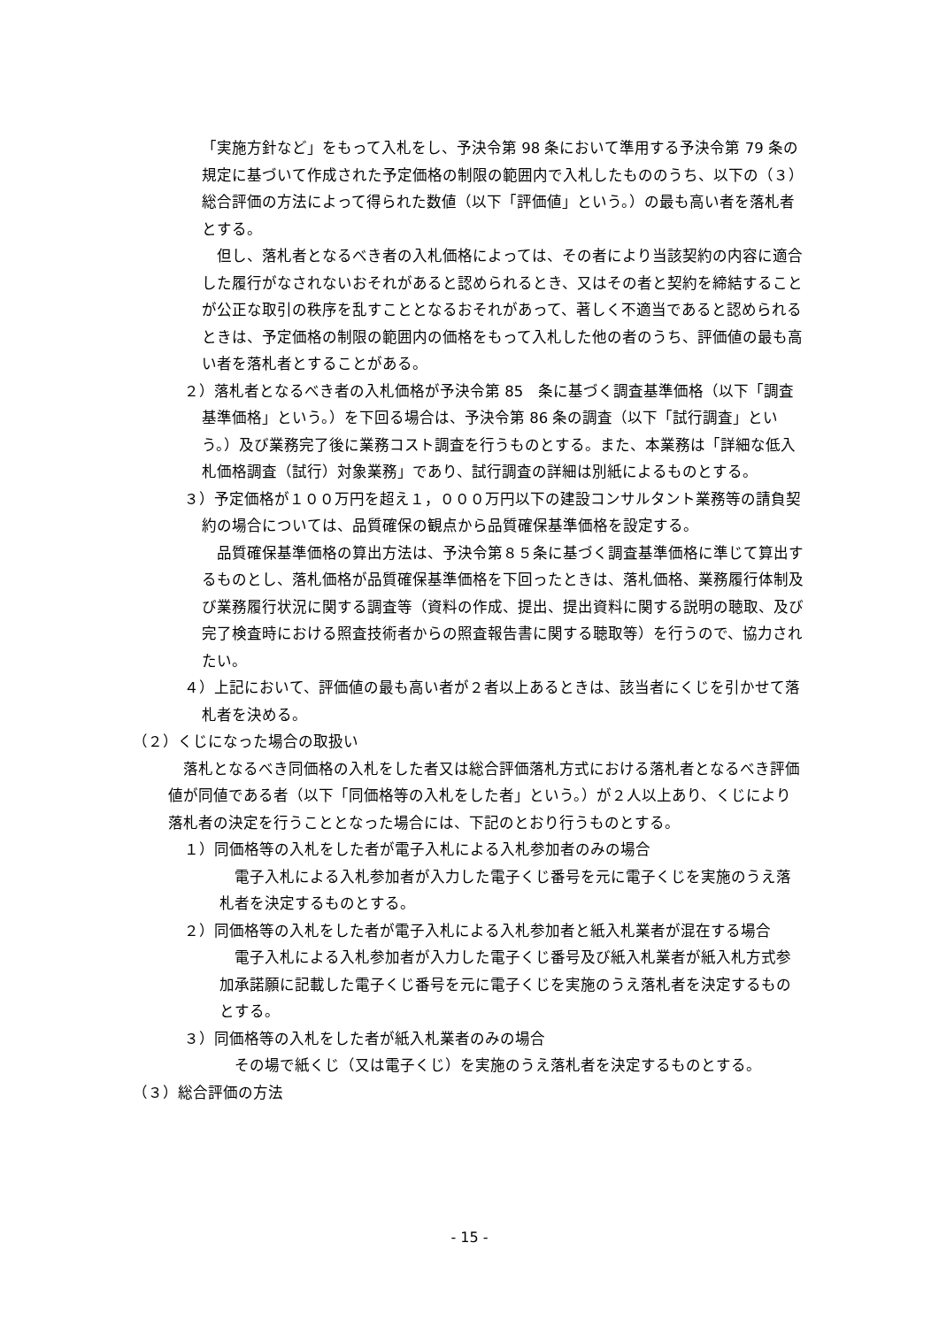「実施方針など」をもって入札をし、予決令第 98 条において準用する予決令第 79 条の規定に基づいて作成された予定価格の制限の範囲内で入札したもののうち、以下の（３）総合評価の方法によって得られた数値（以下「評価値」という。）の最も高い者を落札者とする。
　但し、落札者となるべき者の入札価格によっては、その者により当該契約の内容に適合した履行がなされないおそれがあると認められるとき、又はその者と契約を締結することが公正な取引の秩序を乱すこととなるおそれがあって、著しく不適当であると認められるときは、予定価格の制限の範囲内の価格をもって入札した他の者のうち、評価値の最も高い者を落札者とすることがある。
２）落札者となるべき者の入札価格が予決令第 85　条に基づく調査基準価格（以下「調査基準価格」という。）を下回る場合は、予決令第 86 条の調査（以下「試行調査」という。）及び業務完了後に業務コスト調査を行うものとする。また、本業務は「詳細な低入札価格調査（試行）対象業務」であり、試行調査の詳細は別紙によるものとする。
３）予定価格が１００万円を超え１，０００万円以下の建設コンサルタント業務等の請負契約の場合については、品質確保の観点から品質確保基準価格を設定する。
　品質確保基準価格の算出方法は、予決令第８５条に基づく調査基準価格に準じて算出するものとし、落札価格が品質確保基準価格を下回ったときは、落札価格、業務履行体制及び業務履行状況に関する調査等（資料の作成、提出、提出資料に関する説明の聴取、及び完了検査時における照査技術者からの照査報告書に関する聴取等）を行うので、協力されたい。
４）上記において、評価値の最も高い者が２者以上あるときは、該当者にくじを引かせて落札者を決める。
（２）くじになった場合の取扱い
　落札となるべき同価格の入札をした者又は総合評価落札方式における落札者となるべき評価値が同値である者（以下「同価格等の入札をした者」という。）が２人以上あり、くじにより落札者の決定を行うこととなった場合には、下記のとおり行うものとする。
１）同価格等の入札をした者が電子入札による入札参加者のみの場合
　電子入札による入札参加者が入力した電子くじ番号を元に電子くじを実施のうえ落札者を決定するものとする。
２）同価格等の入札をした者が電子入札による入札参加者と紙入札業者が混在する場合
　電子入札による入札参加者が入力した電子くじ番号及び紙入札業者が紙入札方式参加承諾願に記載した電子くじ番号を元に電子くじを実施のうえ落札者を決定するものとする。
３）同価格等の入札をした者が紙入札業者のみの場合
　その場で紙くじ（又は電子くじ）を実施のうえ落札者を決定するものとする。
（３）総合評価の方法
- 15 -